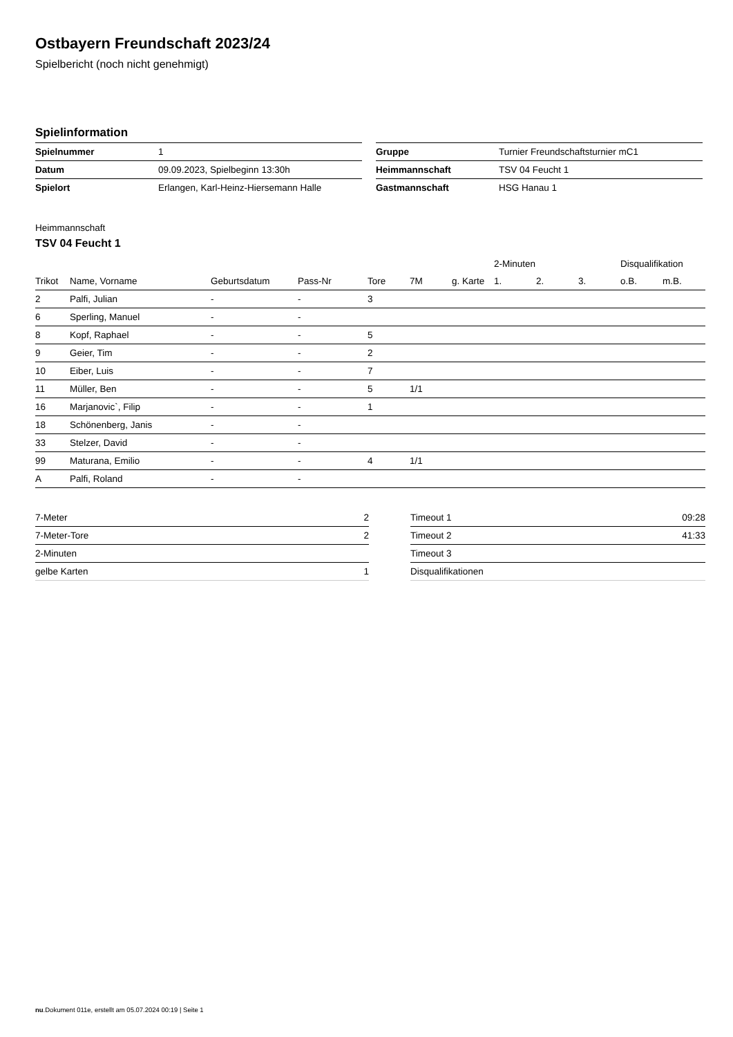Ostbayern Freundschaft 2023/24
Spielbericht (noch nicht genehmigt)
Spielinformation
| Spielnummer | 1 |
| Datum | 09.09.2023, Spielbeginn 13:30h |
| Spielort | Erlangen, Karl-Heinz-Hiersemann Halle |
| Gruppe | Turnier Freundschaftsturnier mC1 |
| Heimmannschaft | TSV 04 Feucht 1 |
| Gastmannschaft | HSG Hanau 1 |
Heimmannschaft
TSV 04 Feucht 1
| | | | | | | | 2-Minuten | | | Disqualifikation | |
| --- | --- | --- | --- | --- | --- | --- | --- | --- | --- | --- | --- |
| Trikot | Name, Vorname | Geburtsdatum | Pass-Nr | Tore | 7M | g. Karte | 1. | 2. | 3. | o.B. | m.B. |
| 2 | Palfi, Julian | - | - | 3 | | | | | | | |
| 6 | Sperling, Manuel | - | - | | | | | | | | |
| 8 | Kopf, Raphael | - | - | 5 | | | | | | | |
| 9 | Geier, Tim | - | - | 2 | | | | | | | |
| 10 | Eiber, Luis | - | - | 7 | | | | | | | |
| 11 | Müller, Ben | - | - | 5 | 1/1 | | | | | | |
| 16 | Marjanovic`, Filip | - | - | 1 | | | | | | | |
| 18 | Schönenberg, Janis | - | - | | | | | | | | |
| 33 | Stelzer, David | - | - | | | | | | | | |
| 99 | Maturana, Emilio | - | - | 4 | 1/1 | | | | | | |
| A | Palfi, Roland | - | - | | | | | | | | |
| 7-Meter | 2 |
| 7-Meter-Tore | 2 |
| 2-Minuten | |
| gelbe Karten | 1 |
| Timeout 1 | 09:28 |
| Timeout 2 | 41:33 |
| Timeout 3 | |
| Disqualifikationen | |
nu.Dokument 011e, erstellt am 05.07.2024 00:19 | Seite 1